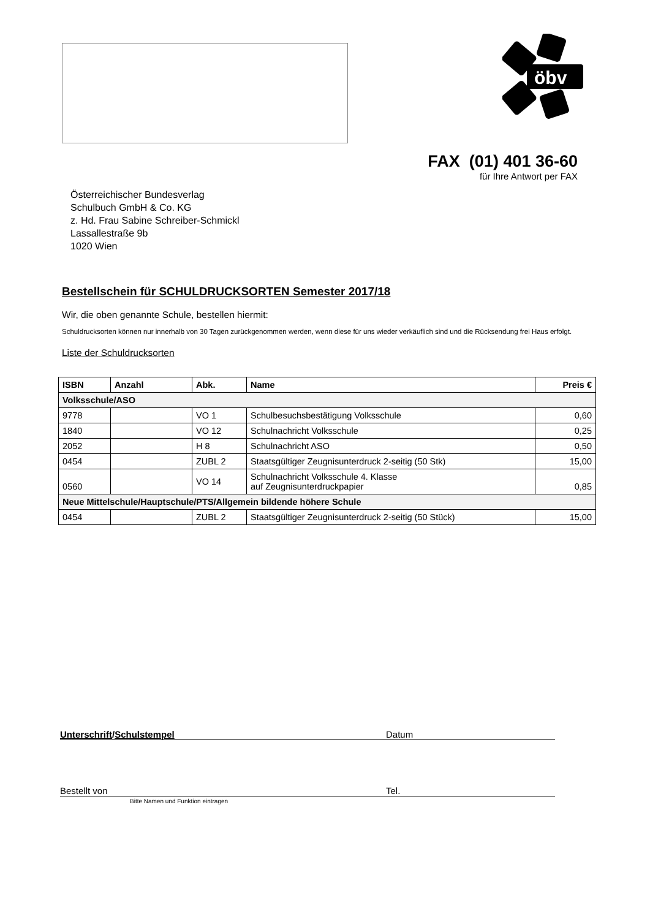öbv
FAX (01) 401 36-60
für Ihre Antwort per FAX
Österreichischer Bundesverlag
Schulbuch GmbH & Co. KG
z. Hd. Frau Sabine Schreiber-Schmickl
Lassallestraße 9b
1020 Wien
Bestellschein für SCHULDRUCKSORTEN Semester 2017/18
Wir, die oben genannte Schule, bestellen hiermit:
Schuldrucksorten können nur innerhalb von 30 Tagen zurückgenommen werden, wenn diese für uns wieder verkäuflich sind und die Rücksendung frei Haus erfolgt.
Liste der Schuldrucksorten
| ISBN | Anzahl | Abk. | Name | Preis € |
| --- | --- | --- | --- | --- |
| Volksschule/ASO | | | | |
| 9778 | | VO 1 | Schulbesuchsbestätigung Volksschule | 0,60 |
| 1840 | | VO 12 | Schulnachricht Volksschule | 0,25 |
| 2052 | | H 8 | Schulnachricht ASO | 0,50 |
| 0454 | | ZUBL 2 | Staatsgültiger Zeugnisunterdruck 2-seitig (50 Stk) | 15,00 |
| 0560 | | VO 14 | Schulnachricht Volksschule 4. Klasse auf Zeugnisunterdruckpapier | 0,85 |
| Neue Mittelschule/Hauptschule/PTS/Allgemein bildende höhere Schule | | | | |
| 0454 | | ZUBL 2 | Staatsgültiger Zeugnisunterdruck 2-seitig (50 Stück) | 15,00 |
Unterschrift/Schulstempel Datum
Bestellt von Tel.
Bitte Namen und Funktion eintragen